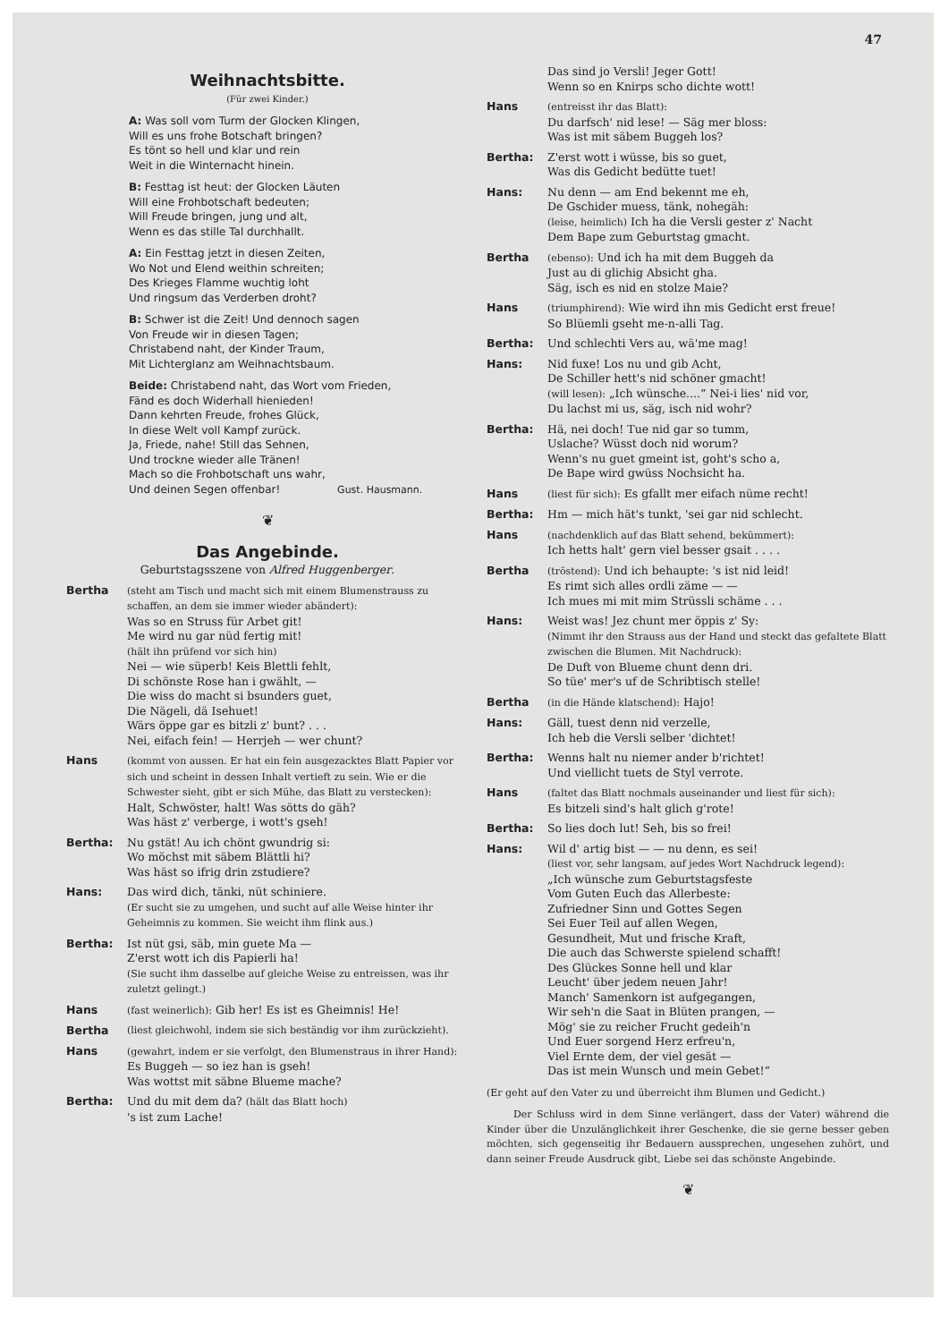47
Weihnachtsbitte.
(Für zwei Kinder.)
A: Was soll vom Turm der Glocken Klingen,
Will es uns frohe Botschaft bringen?
Es tönt so hell und klar und rein
Weit in die Winternacht hinein.
B: Festtag ist heut: der Glocken Läuten
Will eine Frohbotschaft bedeuten;
Will Freude bringen, jung und alt,
Wenn es das stille Tal durchhallt.
A: Ein Festtag jetzt in diesen Zeiten,
Wo Not und Elend weithin schreiten;
Des Krieges Flamme wuchtig loht
Und ringsum das Verderben droht?
B: Schwer ist die Zeit! Und dennoch sagen
Von Freude wir in diesen Tagen;
Christabend naht, der Kinder Traum,
Mit Lichterglanz am Weihnachtsbaum.
Beide: Christabend naht, das Wort vom Frieden,
Fänd es doch Widerhall hienieden!
Dann kehrten Freude, frohes Glück,
In diese Welt voll Kampf zurück.
Ja, Friede, nahe! Still das Sehnen,
Und trockne wieder alle Tränen!
Mach so die Frohbotschaft uns wahr,
Und deinen Segen offenbar! Gust. Hausmann.
❦
Das Angebinde.
Geburtstagsszene von Alfred Huggenberger.
Bertha (steht am Tisch und macht sich mit einem Blumenstrauss zu schaffen, an dem sie immer wieder abändert):
Was so en Struss für Arbet git!
Me wird nu gar nüd fertig mit!
(hält ihn prüfend vor sich hin)
Nei — wie süperb! Keis Blettli fehlt,
Di schönste Rose han i gwählt, —
Die wiss do macht si bsunders guet,
Die Nägeli, dä Isehuet!
Wärs öppe gar es bitzli z' bunt? . . .
Nei, eifach fein! — Herrjeh — wer chunt?
Hans (kommt von aussen. Er hat ein fein ausgezacktes Blatt Papier vor sich und scheint in dessen Inhalt vertieft zu sein. Wie er die Schwester sieht, gibt er sich Mühe, das Blatt zu verstecken):
Halt, Schwöster, halt! Was sötts do gäh?
Was häst z' verberge, i wott's gseh!
Bertha: Nu gstät! Au ich chönt gwundrig si:
Wo möchst mit säbem Blättli hi?
Was häst so ifrig drin zstudiere?
Hans: Das wird dich, tänki, nüt schiniere.
(Er sucht sie zu umgehen, und sucht auf alle Weise hinter ihr Geheimnis zu kommen. Sie weicht ihm flink aus.)
Bertha: Ist nüt gsi, säb, min guete Ma —
Z'erst wott ich dis Papierli ha!
(Sie sucht ihm dasselbe auf gleiche Weise zu entreissen, was ihr zuletzt gelingt.)
Hans (fast weinerlich): Gib her! Es ist es Gheimnis! He!
Bertha (liest gleichwohl, indem sie sich beständig vor ihm zurückzieht).
Hans (gewahrt, indem er sie verfolgt, den Blumenstraus in ihrer Hand):
Es Buggeh — so iez han is gseh!
Was wottst mit säbne Blueme mache?
Bertha: Und du mit dem da? (hält das Blatt hoch)
's ist zum Lache!
Das sind jo Versli! Jeger Gott!
Wenn so en Knirps scho dichte wott!
Hans (entreisst ihr das Blatt):
Du darfsch' nid lese! — Säg mer bloss:
Was ist mit säbem Buggeh los?
Bertha: Z'erst wott i wüsse, bis so guet,
Was dis Gedicht bedütte tuet!
Hans: Nu denn — am End bekennt me eh,
De Gschider muess, tänk, nohegäh:
(leise, heimlich) Ich ha die Versli gester z' Nacht
Dem Bape zum Geburtstag gmacht.
Bertha (ebenso): Und ich ha mit dem Buggeh da
Just au di glichig Absicht gha.
Säg, isch es nid en stolze Maie?
Hans (triumphirend): Wie wird ihn mis Gedicht erst freue!
So Blüemli gseht me-n-alli Tag.
Bertha: Und schlechti Vers au, wä'me mag!
Hans: Nid fuxe! Los nu und gib Acht,
De Schiller hett's nid schöner gmacht!
(will lesen): „Ich wünsche....“ Nei-i lies' nid vor,
Du lachst mi us, säg, isch nid wohr?
Bertha: Hä, nei doch! Tue nid gar so tumm,
Uslache? Wüsst doch nid worum?
Wenn's nu guet gmeint ist, goht's scho a,
De Bape wird gwüss Nochsicht ha.
Hans (liest für sich): Es gfallt mer eifach nüme recht!
Bertha: Hm — mich hät's tunkt, 'sei gar nid schlecht.
Hans (nachdenklich auf das Blatt sehend, bekümmert):
Ich hetts halt' gern viel besser gsait . . . .
Bertha (tröstend): Und ich behaupte: 's ist nid leid!
Es rimt sich alles ordli zäme — —
Ich mues mi mit mim Strüssli schäme . . .
Hans: Weist was! Jez chunt mer öppis z' Sy:
(Nimmt ihr den Strauss aus der Hand und steckt das gefaltete Blatt zwischen die Blumen. Mit Nachdruck):
De Duft von Blueme chunt denn dri.
So tüe' mer's uf de Schribtisch stelle!
Bertha (in die Hände klatschend): Hajo!
Hans: Gäll, tuest denn nid verzelle,
Ich heb die Versli selber 'dichtet!
Bertha: Wenns halt nu niemer ander b'richtet!
Und viellicht tuets de Styl verrote.
Hans (faltet das Blatt nochmals auseinander und liest für sich):
Es bitzeli sind's halt glich g'rote!
Bertha: So lies doch lut! Seh, bis so frei!
Hans: Wil d' artig bist — — nu denn, es sei!
(liest vor, sehr langsam, auf jedes Wort Nachdruck legend):
„Ich wünsche zum Geburtstagsfeste
Vom Guten Euch das Allerbeste:
Zufriedner Sinn und Gottes Segen
Sei Euer Teil auf allen Wegen,
Gesundheit, Mut und frische Kraft,
Die auch das Schwerste spielend schafft!
Des Glückes Sonne hell und klar
Leucht' über jedem neuen Jahr!
Manch' Samenkorn ist aufgegangen,
Wir seh'n die Saat in Blüten prangen, —
Mög' sie zu reicher Frucht gedeih'n
Und Euer sorgend Herz erfreu'n,
Viel Ernte dem, der viel gesät —
Das ist mein Wunsch und mein Gebet!“
(Er geht auf den Vater zu und überreicht ihm Blumen und Gedicht.)
Der Schluss wird in dem Sinne verlängert, dass der Vater) während die Kinder über die Unzulänglichkeit ihrer Geschenke, die sie gerne besser geben möchten, sich gegenseitig ihr Bedauern aussprechen, ungesehen zuhört, und dann seiner Freude Ausdruck gibt, Liebe sei das schönste Angebinde.
❦